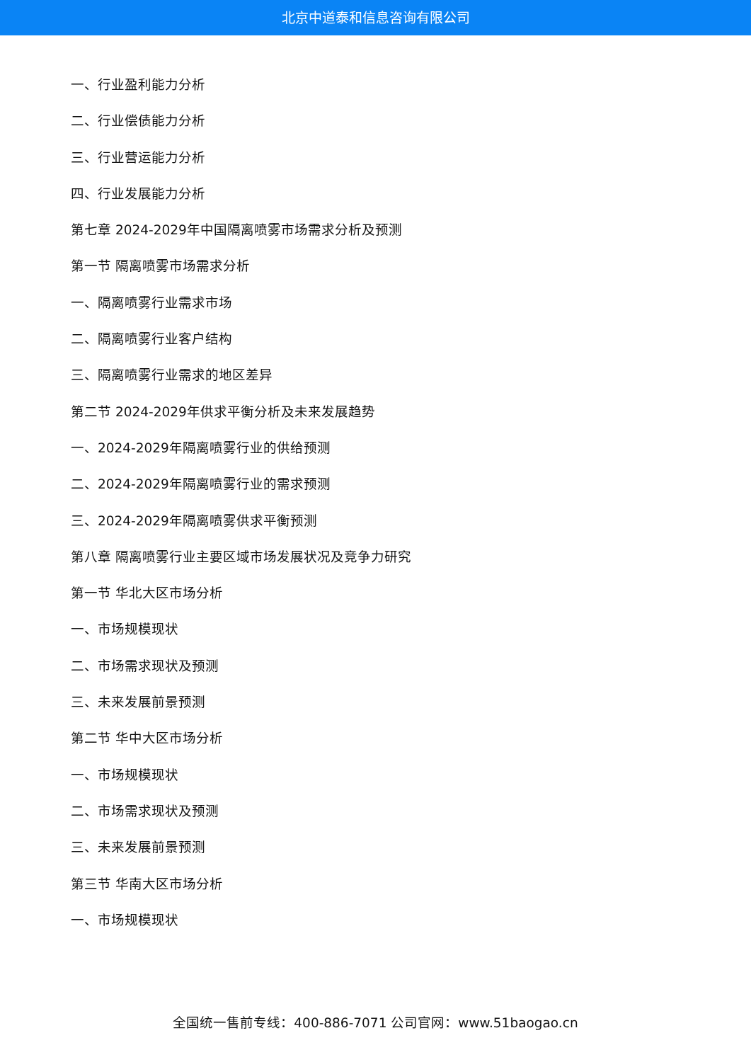北京中道泰和信息咨询有限公司
一、行业盈利能力分析
二、行业偿债能力分析
三、行业营运能力分析
四、行业发展能力分析
第七章 2024-2029年中国隔离喷雾市场需求分析及预测
第一节 隔离喷雾市场需求分析
一、隔离喷雾行业需求市场
二、隔离喷雾行业客户结构
三、隔离喷雾行业需求的地区差异
第二节 2024-2029年供求平衡分析及未来发展趋势
一、2024-2029年隔离喷雾行业的供给预测
二、2024-2029年隔离喷雾行业的需求预测
三、2024-2029年隔离喷雾供求平衡预测
第八章 隔离喷雾行业主要区域市场发展状况及竞争力研究
第一节 华北大区市场分析
一、市场规模现状
二、市场需求现状及预测
三、未来发展前景预测
第二节 华中大区市场分析
一、市场规模现状
二、市场需求现状及预测
三、未来发展前景预测
第三节 华南大区市场分析
一、市场规模现状
全国统一售前专线：400-886-7071 公司官网：www.51baogao.cn